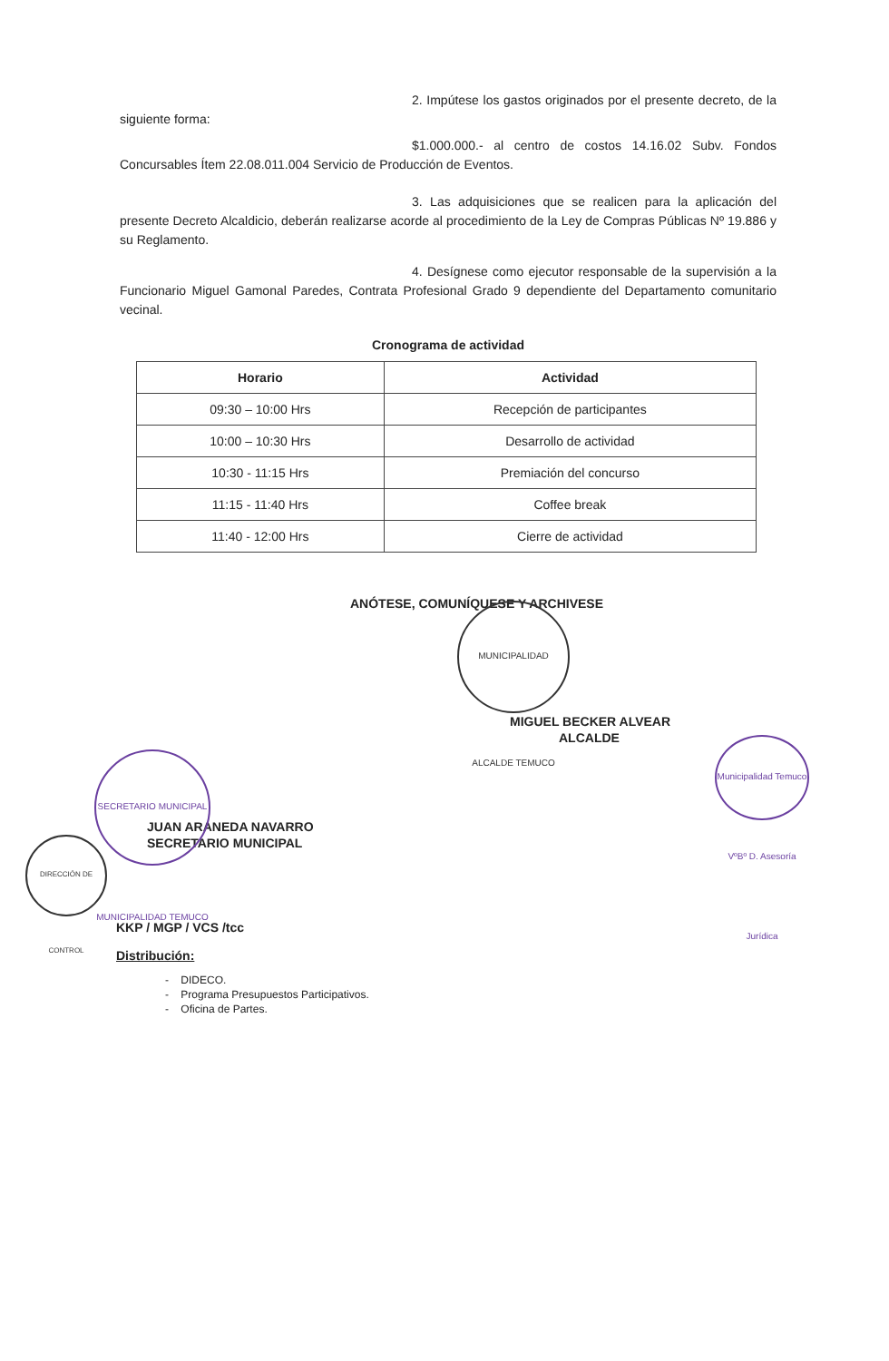2. Impútese los gastos originados por el presente decreto, de la siguiente forma:
$1.000.000.- al centro de costos 14.16.02 Subv. Fondos Concursables Ítem 22.08.011.004 Servicio de Producción de Eventos.
3. Las adquisiciones que se realicen para la aplicación del presente Decreto Alcaldicio, deberán realizarse acorde al procedimiento de la Ley de Compras Públicas Nº 19.886 y su Reglamento.
4. Desígnese como ejecutor responsable de la supervisión a la Funcionario Miguel Gamonal Paredes, Contrata Profesional Grado 9 dependiente del Departamento comunitario vecinal.
Cronograma de actividad
| Horario | Actividad |
| --- | --- |
| 09:30 – 10:00 Hrs | Recepción de participantes |
| 10:00 – 10:30 Hrs | Desarrollo de actividad |
| 10:30 - 11:15 Hrs | Premiación del concurso |
| 11:15 - 11:40 Hrs | Coffee break |
| 11:40 - 12:00 Hrs | Cierre de actividad |
ANÓTESE, COMUNÍQUESE Y ARCHIVESE
MIGUEL BECKER ALVEAR
ALCALDE
JUAN ARANEDA NAVARRO
SECRETARIO MUNICIPAL
KKP / MGP / VCS /tcc
Distribución:
- DIDECO.
- Programa Presupuestos Participativos.
- Oficina de Partes.
MUNICIPALIDAD ALCALDE TEMUCO
Municipalidad Temuco VºBº D. Asesoría Jurídica
SECRETARIO MUNICIPAL MUNICIPALIDAD TEMUCO
DIRECCIÓN DE CONTROL